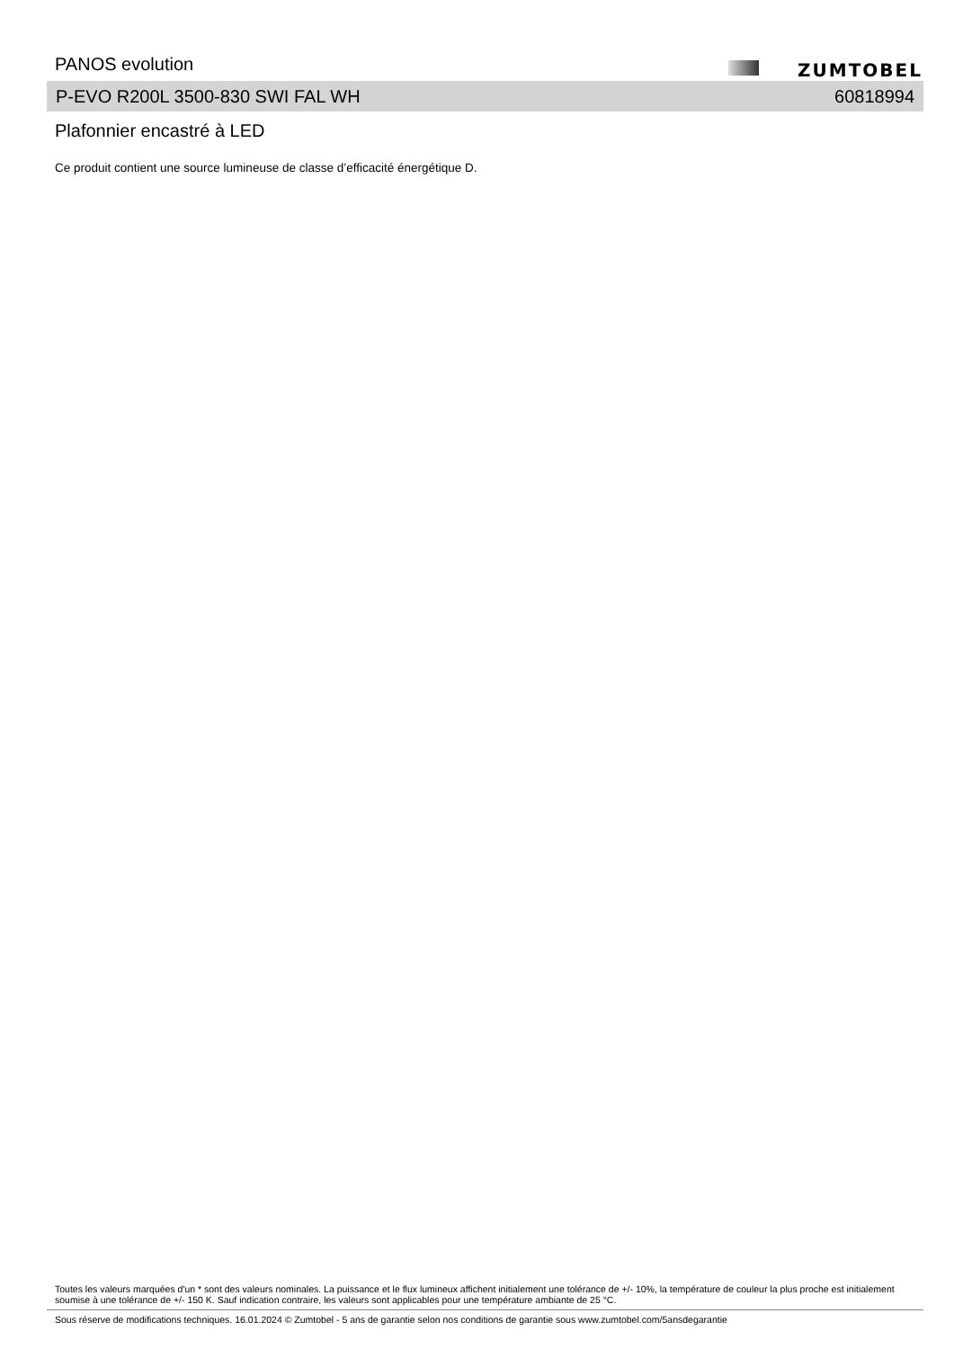PANOS evolution ZUMTOBEL
P-EVO R200L 3500-830 SWI FAL WH 60818994
Plafonnier encastré à LED
Ce produit contient une source lumineuse de classe d’efficacité énergétique D.
Toutes les valeurs marquées d'un * sont des valeurs nominales. La puissance et le flux lumineux affichent initialement une tolérance de +/- 10%, la température de couleur la plus proche est initialement soumise à une tolérance de +/- 150 K. Sauf indication contraire, les valeurs sont applicables pour une température ambiante de 25 °C.
Sous réserve de modifications techniques. 16.01.2024 © Zumtobel - 5 ans de garantie selon nos conditions de garantie sous www.zumtobel.com/5ansdegarantie